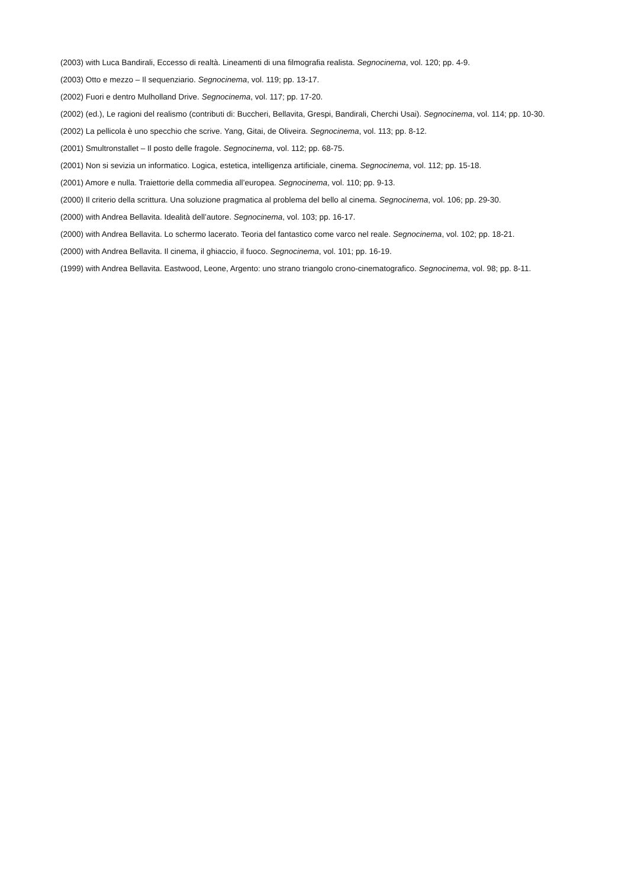(2003) with Luca Bandirali, Eccesso di realtà. Lineamenti di una filmografia realista. Segnocinema, vol. 120; pp. 4-9.
(2003) Otto e mezzo – Il sequenziario. Segnocinema, vol. 119; pp. 13-17.
(2002) Fuori e dentro Mulholland Drive. Segnocinema, vol. 117; pp. 17-20.
(2002) (ed.), Le ragioni del realismo (contributi di: Buccheri, Bellavita, Grespi, Bandirali, Cherchi Usai). Segnocinema, vol. 114; pp. 10-30.
(2002) La pellicola è uno specchio che scrive. Yang, Gitai, de Oliveira. Segnocinema, vol. 113; pp. 8-12.
(2001) Smultronstallet – Il posto delle fragole. Segnocinema, vol. 112; pp. 68-75.
(2001) Non si sevizia un informatico. Logica, estetica, intelligenza artificiale, cinema. Segnocinema, vol. 112; pp. 15-18.
(2001) Amore e nulla. Traiettorie della commedia all’europea. Segnocinema, vol. 110; pp. 9-13.
(2000) Il criterio della scrittura. Una soluzione pragmatica al problema del bello al cinema. Segnocinema, vol. 106; pp. 29-30.
(2000) with Andrea Bellavita. Idealità dell’autore. Segnocinema, vol. 103; pp. 16-17.
(2000) with Andrea Bellavita. Lo schermo lacerato. Teoria del fantastico come varco nel reale. Segnocinema, vol. 102; pp. 18-21.
(2000) with Andrea Bellavita. Il cinema, il ghiaccio, il fuoco. Segnocinema, vol. 101; pp. 16-19.
(1999) with Andrea Bellavita. Eastwood, Leone, Argento: uno strano triangolo crono-cinematografico. Segnocinema, vol. 98; pp. 8-11.